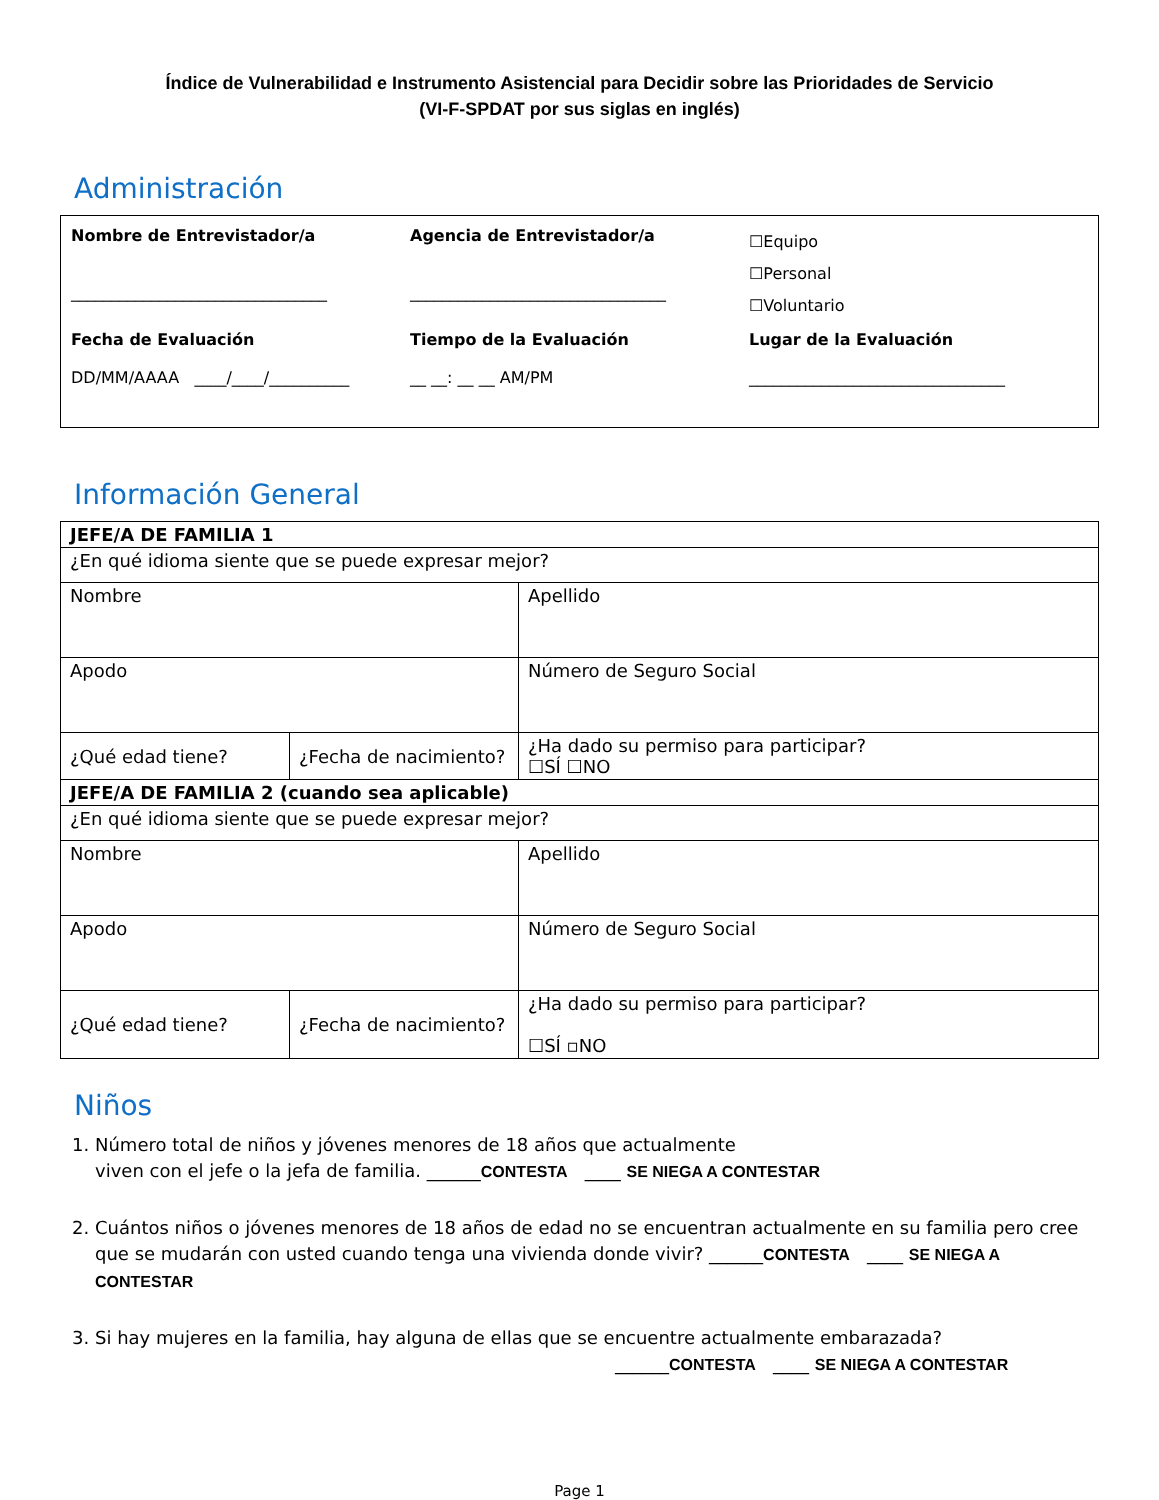Índice de Vulnerabilidad e Instrumento Asistencial para Decidir sobre las Prioridades de Servicio
(VI-F-SPDAT por sus siglas en inglés)
Administración
Nombre de Entrevistador/a
________________________________
Agencia de Entrevistador/a
________________________________
☐Equipo
☐Personal
☐Voluntario
Fecha de Evaluación
DD/MM/AAAA ____/____/__________
Tiempo de la Evaluación
__ __: __ __ AM/PM
Lugar de la Evaluación
________________________________
Información General
| JEFE/A DE FAMILIA 1 | | |
| ¿En qué idioma siente que se puede expresar mejor? | | |
| Nombre | | Apellido |
| Apodo | | Número de Seguro Social |
| ¿Qué edad tiene? | ¿Fecha de nacimiento? | ¿Ha dado su permiso para participar? ☐SÍ ☐NO |
| JEFE/A DE FAMILIA 2 (cuando sea aplicable) | | |
| ¿En qué idioma siente que se puede expresar mejor? | | |
| Nombre | | Apellido |
| Apodo | | Número de Seguro Social |
| ¿Qué edad tiene? | ¿Fecha de nacimiento? | ¿Ha dado su permiso para participar? ☐SÍ ▫NO |
Niños
1. Número total de niños y jóvenes menores de 18 años que actualmente
viven con el jefe o la jefa de familia. ______CONTESTA ____ SE NIEGA A CONTESTAR
2. Cuántos niños o jóvenes menores de 18 años de edad no se encuentran actualmente en su familia pero cree que se mudarán con usted cuando tenga una vivienda donde vivir? ______CONTESTA ____ SE NIEGA A CONTESTAR
3. Si hay mujeres en la familia, hay alguna de ellas que se encuentre actualmente embarazada?
______CONTESTA ____ SE NIEGA A CONTESTAR
Page 1